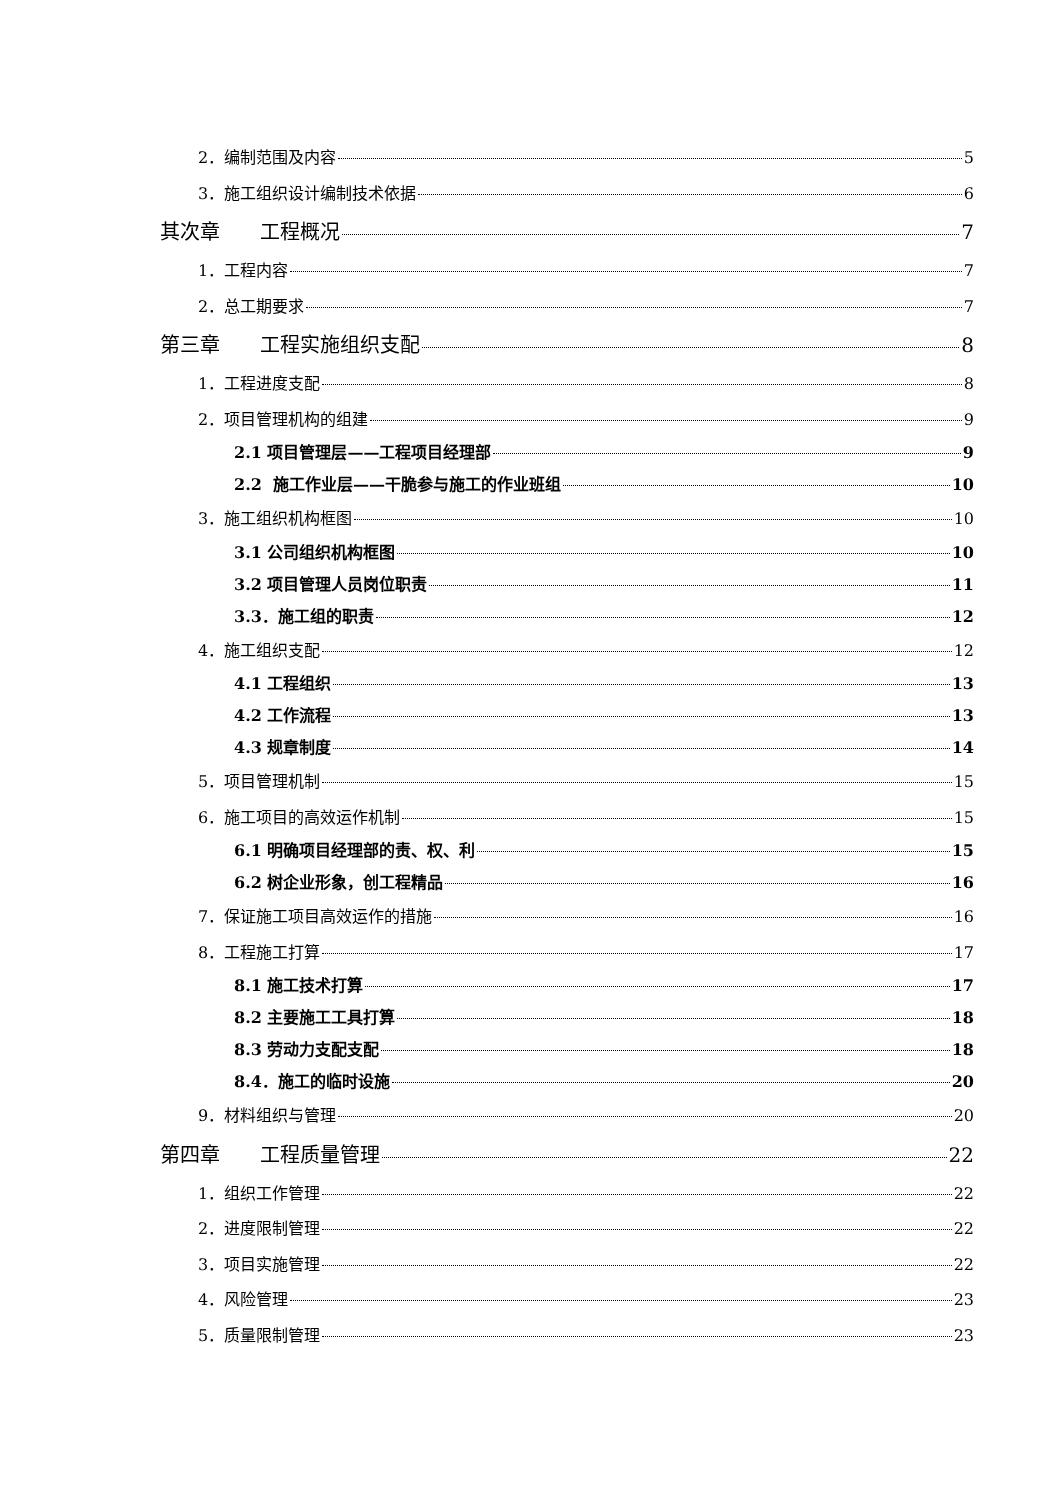2．编制范围及内容 5
3．施工组织设计编制技术依据 6
其次章　　工程概况 7
1．工程内容 7
2．总工期要求 7
第三章　　工程实施组织支配 8
1．工程进度支配 8
2．项目管理机构的组建 9
2.1 项目管理层——工程项目经理部 9
2.2 施工作业层——干脆参与施工的作业班组 10
3．施工组织机构框图 10
3.1 公司组织机构框图 10
3.2 项目管理人员岗位职责 11
3.3．施工组的职责 12
4．施工组织支配 12
4.1 工程组织 13
4.2 工作流程 13
4.3 规章制度 14
5．项目管理机制 15
6．施工项目的高效运作机制 15
6.1 明确项目经理部的责、权、利 15
6.2 树企业形象，创工程精品 16
7．保证施工项目高效运作的措施 16
8．工程施工打算 17
8.1 施工技术打算 17
8.2 主要施工工具打算 18
8.3 劳动力支配支配 18
8.4．施工的临时设施 20
9．材料组织与管理 20
第四章　　工程质量管理 22
1．组织工作管理 22
2．进度限制管理 22
3．项目实施管理 22
4．风险管理 23
5．质量限制管理 23